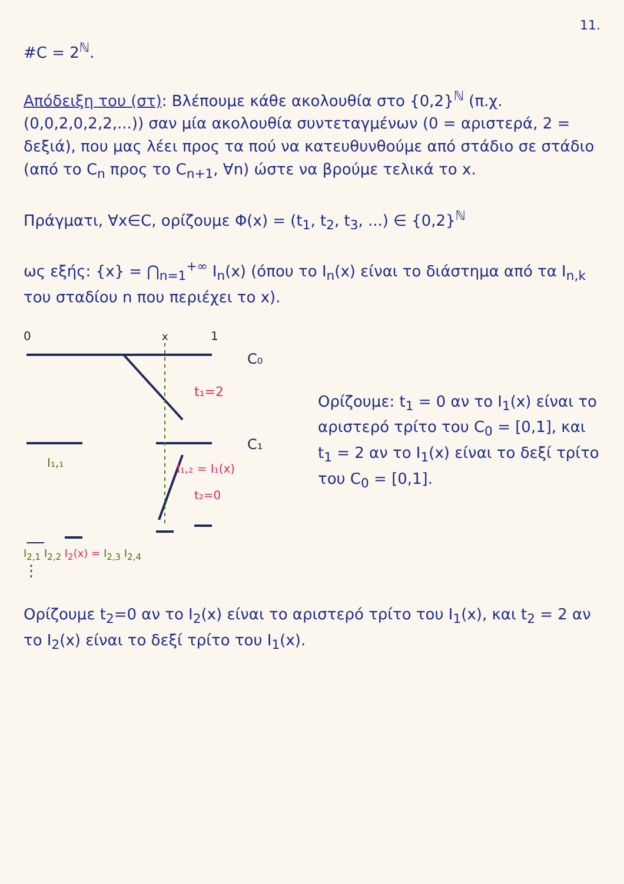11.
#C = 2<sup>ℕ</sup>.
Απόδειξη του (στ): Βλέπουμε κάθε ακολουθία στο {0,2}<sup>ℕ</sup> (π.χ. (0,0,2,0,2,2,...)) σαν μία ακολουθία συντεταγμένων (0 = αριστερά, 2 = δεξιά), που μας λέει προς τα πού να κατευθυνθούμε από στάδιο σε στάδιο (από το C<sub>n</sub> προς το C<sub>n+1</sub>, ∀n) ώστε να βρούμε τελικά το x.
Πράγματι, ∀x∈C, ορίζουμε Φ(x) = (t<sub>1</sub>, t<sub>2</sub>, t<sub>3</sub>, ...) ∈ {0,2}<sup>ℕ</sup>
ως εξής: {x} = ⋂<sub>n=1</sub><sup>+∞</sup> I<sub>n</sub>(x) (όπου το I<sub>n</sub>(x) είναι το διάστημα από τα I<sub>n,k</sub> του σταδίου n που περιέχει το x).
0
x
1
C₀
C₁
t₁=2
I₁,₁
I₁,₂ = I₁(x)
t₂=0
I<sub>2,1</sub> I<sub>2,2</sub> I<sub>2</sub>(x) = I<sub>2,3</sub> I<sub>2,4</sub>
⋮
Ορίζουμε: t<sub>1</sub> = 0 αν το I<sub>1</sub>(x) είναι το αριστερό τρίτο του C<sub>0</sub> = [0,1], και t<sub>1</sub> = 2 αν το I<sub>1</sub>(x) είναι το δεξί τρίτο του C<sub>0</sub> = [0,1].
Ορίζουμε t<sub>2</sub>=0 αν το I<sub>2</sub>(x) είναι το αριστερό τρίτο του I<sub>1</sub>(x), και t<sub>2</sub> = 2 αν το I<sub>2</sub>(x) είναι το δεξί τρίτο του I<sub>1</sub>(x).